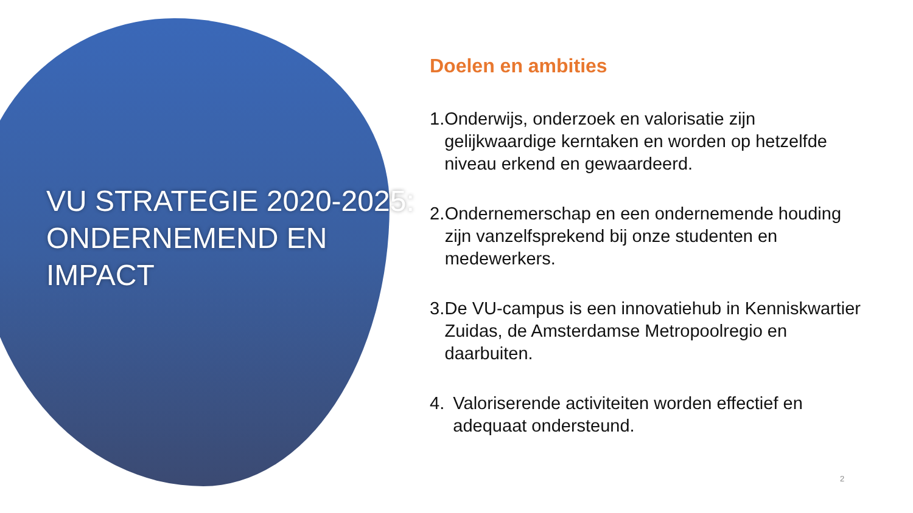VU STRATEGIE 2020-2025: ONDERNEMEND EN IMPACT
Doelen en ambities
1. Onderwijs, onderzoek en valorisatie zijn gelijkwaardige kerntaken en worden op hetzelfde niveau erkend en gewaardeerd.
2. Ondernemerschap en een ondernemende houding zijn vanzelfsprekend bij onze studenten en medewerkers.
3. De VU-campus is een innovatiehub in Kenniskwartier Zuidas, de Amsterdamse Metropoolregio en daarbuiten.
4. Valoriserende activiteiten worden effectief en adequaat ondersteund.
2